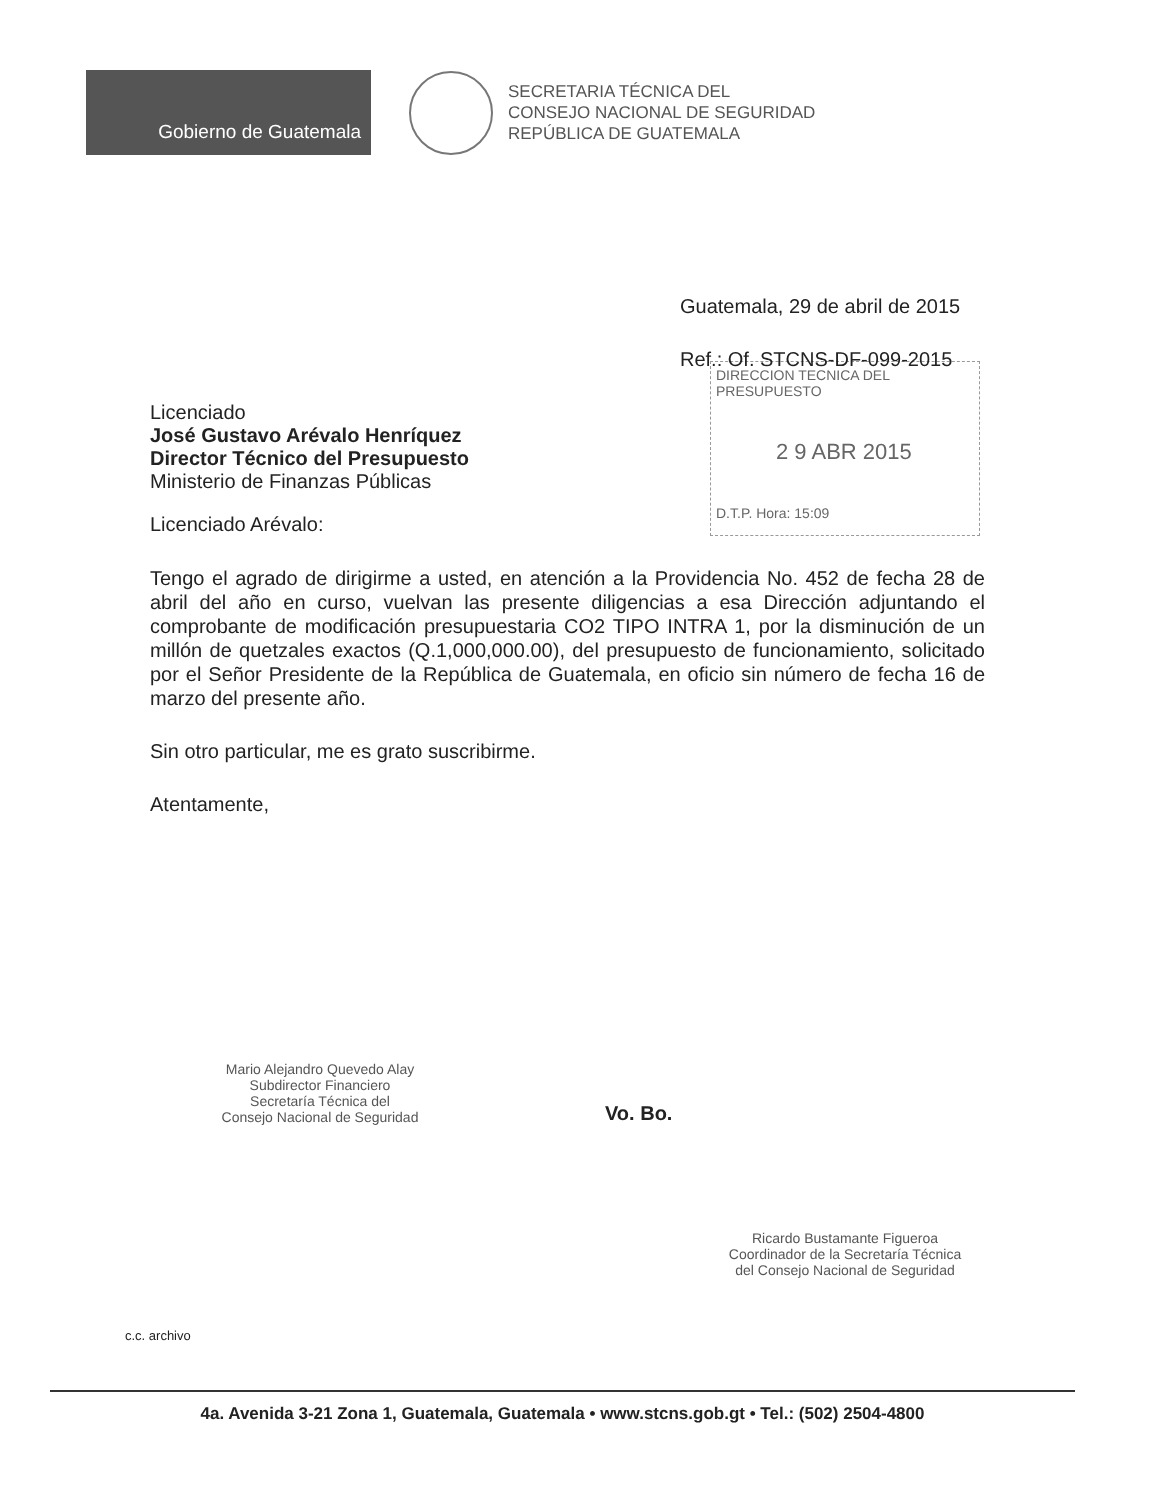Gobierno de Guatemala
SECRETARIA TÉCNICA DEL
CONSEJO NACIONAL DE SEGURIDAD
REPÚBLICA DE GUATEMALA
Guatemala, 29 de abril de 2015
Ref.: Of. STCNS-DF-099-2015
DIRECCION TECNICA DEL PRESUPUESTO
2 9 ABR 2015
D.T.P. Hora: 15:09
Licenciado
José Gustavo Arévalo Henríquez
Director Técnico del Presupuesto
Ministerio de Finanzas Públicas
Licenciado Arévalo:
Tengo el agrado de dirigirme a usted, en atención a la Providencia No. 452 de fecha 28 de abril del año en curso, vuelvan las presente diligencias a esa Dirección adjuntando el comprobante de modificación presupuestaria CO2 TIPO INTRA 1, por la disminución de un millón de quetzales exactos (Q.1,000,000.00), del presupuesto de funcionamiento, solicitado por el Señor Presidente de la República de Guatemala, en oficio sin número de fecha 16 de marzo del presente año.
Sin otro particular, me es grato suscribirme.
Atentamente,
Mario Alejandro Quevedo Alay
Subdirector Financiero
Secretaría Técnica del
Consejo Nacional de Seguridad
Vo. Bo.
Ricardo Bustamante Figueroa
Coordinador de la Secretaría Técnica
del Consejo Nacional de Seguridad
c.c. archivo
4a. Avenida 3-21 Zona 1, Guatemala, Guatemala • www.stcns.gob.gt • Tel.: (502) 2504-4800